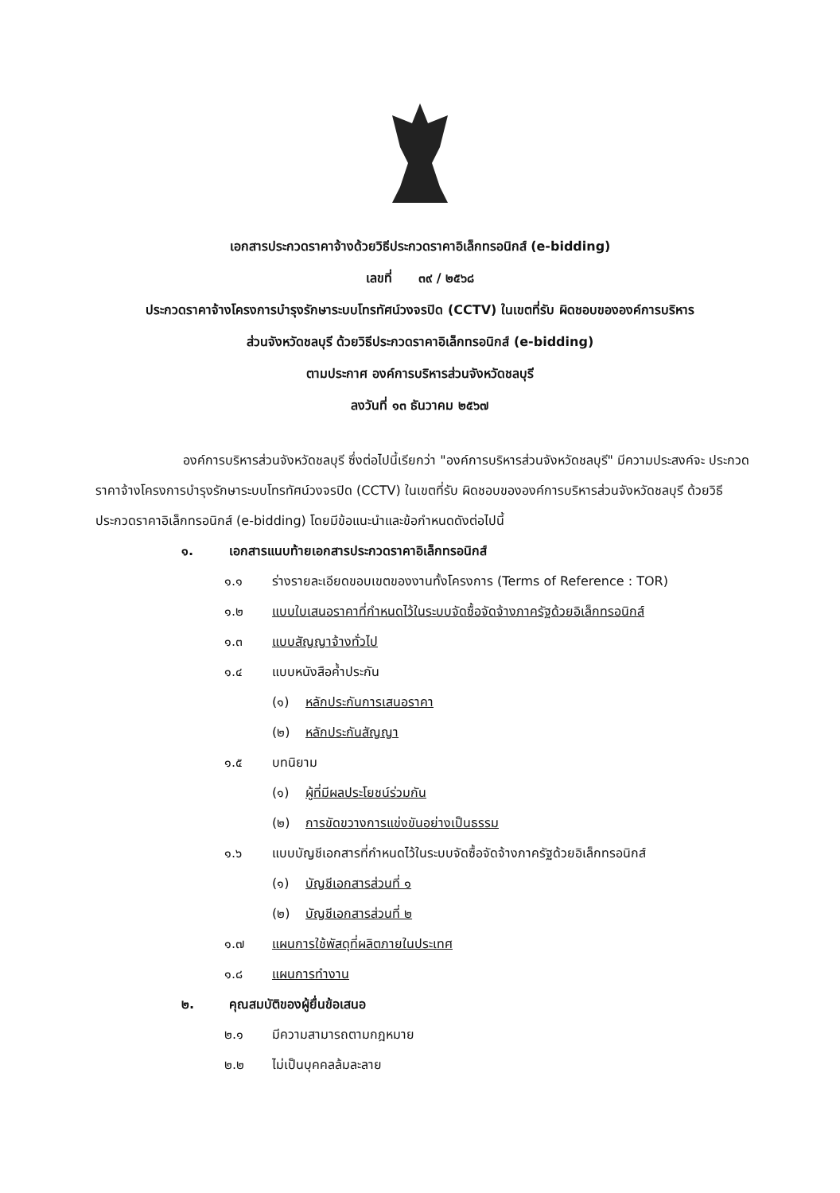เอกสารประกวดราคาจ้างด้วยวิธีประกวดราคาอิเล็กทรอนิกส์ (e-bidding)
เลขที่ ๓๙ / ๒๕๖๘
ประกวดราคาจ้างโครงการบำรุงรักษาระบบโทรทัศน์วงจรปิด (CCTV) ในเขตที่รับ ผิดชอบขององค์การบริหาร
ส่วนจังหวัดชลบุรี ด้วยวิธีประกวดราคาอิเล็กทรอนิกส์ (e-bidding)
ตามประกาศ องค์การบริหารส่วนจังหวัดชลบุรี
ลงวันที่ ๑๓ ธันวาคม ๒๕๖๗
องค์การบริหารส่วนจังหวัดชลบุรี ซึ่งต่อไปนี้เรียกว่า "องค์การบริหารส่วนจังหวัดชลบุรี" มีความประสงค์จะ ประกวดราคาจ้างโครงการบำรุงรักษาระบบโทรทัศน์วงจรปิด (CCTV) ในเขตที่รับ ผิดชอบขององค์การบริหารส่วนจังหวัดชลบุรี ด้วยวิธีประกวดราคาอิเล็กทรอนิกส์ (e-bidding) โดยมีข้อแนะนำและข้อกำหนดดังต่อไปนี้
๑. เอกสารแนบท้ายเอกสารประกวดราคาอิเล็กทรอนิกส์
๑.๑ ร่างรายละเอียดขอบเขตของงานทั้งโครงการ (Terms of Reference : TOR)
๑.๒ แบบใบเสนอราคาที่กำหนดไว้ในระบบจัดซื้อจัดจ้างภาครัฐด้วยอิเล็กทรอนิกส์
๑.๓ แบบสัญญาจ้างทั่วไป
๑.๔ แบบหนังสือค้ำประกัน
(๑) หลักประกันการเสนอราคา
(๒) หลักประกันสัญญา
๑.๕ บทนิยาม
(๑) ผู้ที่มีผลประโยชน์ร่วมกัน
(๒) การขัดขวางการแข่งขันอย่างเป็นธรรม
๑.๖ แบบบัญชีเอกสารที่กำหนดไว้ในระบบจัดซื้อจัดจ้างภาครัฐด้วยอิเล็กทรอนิกส์
(๑) บัญชีเอกสารส่วนที่ ๑
(๒) บัญชีเอกสารส่วนที่ ๒
๑.๗ แผนการใช้พัสดุที่ผลิตภายในประเทศ
๑.๘ แผนการทำงาน
๒. คุณสมบัติของผู้ยื่นข้อเสนอ
๒.๑ มีความสามารถตามกฎหมาย
๒.๒ ไม่เป็นบุคคลล้มละลาย